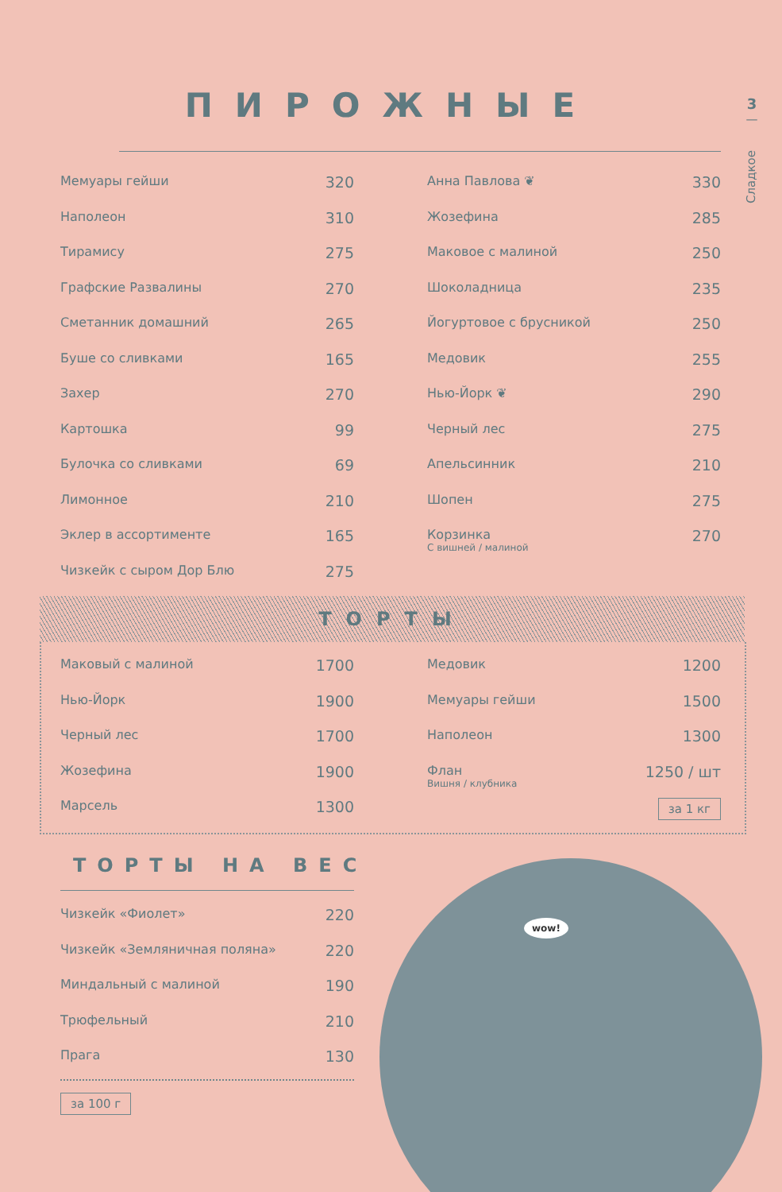ПИРОЖНЫЕ
3
—
Сладкое
| Мемуары гейши | 320 |
| Наполеон | 310 |
| Тирамису | 275 |
| Графские Развалины | 270 |
| Сметанник домашний | 265 |
| Буше со сливками | 165 |
| Захер | 270 |
| Картошка | 99 |
| Булочка со сливками | 69 |
| Лимонное | 210 |
| Эклер в ассортименте | 165 |
| Чизкейк с сыром Дор Блю | 275 |
| Анна Павлова ❦ | 330 |
| Жозефина | 285 |
| Маковое с малиной | 250 |
| Шоколадница | 235 |
| Йогуртовое с брусникой | 250 |
| Медовик | 255 |
| Нью-Йорк ❦ | 290 |
| Черный лес | 275 |
| Апельсинник | 210 |
| Шопен | 275 |
| Корзинка С вишней / малиной | 270 |
ТОРТЫ
| Маковый с малиной | 1700 |
| Нью-Йорк | 1900 |
| Черный лес | 1700 |
| Жозефина | 1900 |
| Марсель | 1300 |
| Медовик | 1200 |
| Мемуары гейши | 1500 |
| Наполеон | 1300 |
| Флан Вишня / клубника | 1250 / шт |
| | за 1 кг |
ТОРТЫ НА ВЕС
| Чизкейк «Фиолет» | 220 |
| Чизкейк «Земляничная поляна» | 220 |
| Миндальный с малиной | 190 |
| Трюфельный | 210 |
| Прага | 130 |
за 100 г
wow!